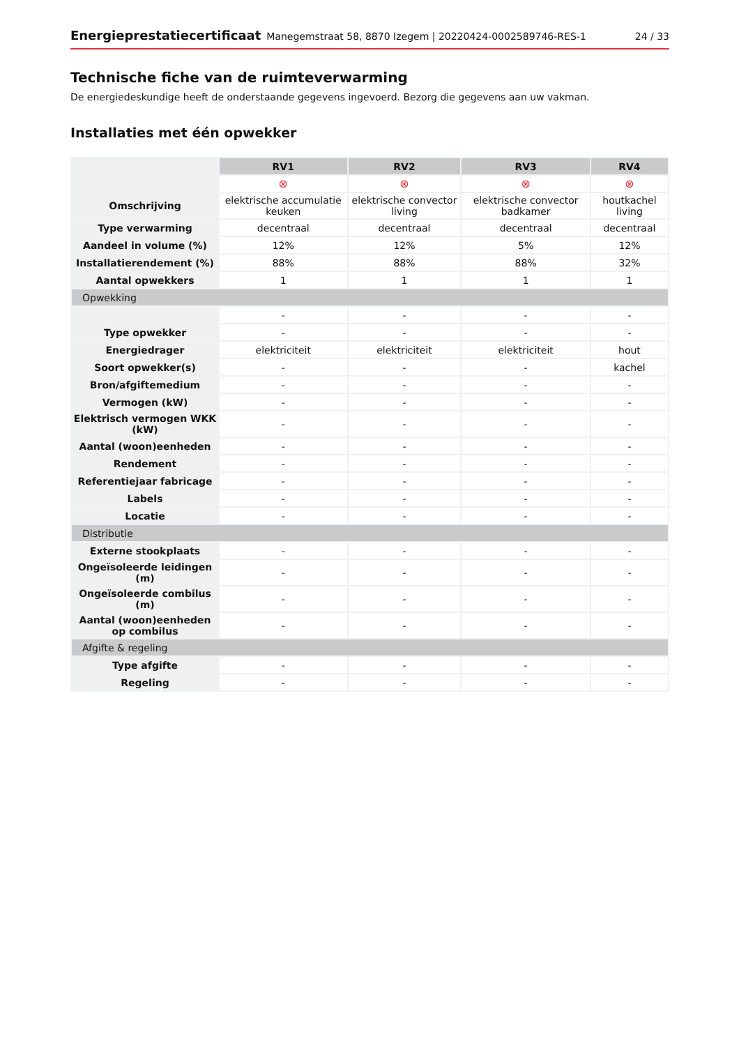Energieprestatiecertificaat Manegemstraat 58, 8870 Izegem | 20220424-0002589746-RES-1 24 / 33
Technische fiche van de ruimteverwarming
De energiedeskundige heeft de onderstaande gegevens ingevoerd. Bezorg die gegevens aan uw vakman.
Installaties met één opwekker
| | RV1 | RV2 | RV3 | RV4 |
| | ⊗ | ⊗ | ⊗ | ⊗ |
| Omschrijving | elektrische accumulatie keuken | elektrische convector living | elektrische convector badkamer | houtkachel living |
| Type verwarming | decentraal | decentraal | decentraal | decentraal |
| Aandeel in volume (%) | 12% | 12% | 5% | 12% |
| Installatierendement (%) | 88% | 88% | 88% | 32% |
| Aantal opwekkers | 1 | 1 | 1 | 1 |
| Opwekking | | | | |
| | - | - | - | - |
| Type opwekker | - | - | - | - |
| Energiedrager | elektriciteit | elektriciteit | elektriciteit | hout |
| Soort opwekker(s) | - | - | - | kachel |
| Bron/afgiftemedium | - | - | - | - |
| Vermogen (kW) | - | - | - | - |
| Elektrisch vermogen WKK (kW) | - | - | - | - |
| Aantal (woon)eenheden | - | - | - | - |
| Rendement | - | - | - | - |
| Referentiejaar fabricage | - | - | - | - |
| Labels | - | - | - | - |
| Locatie | - | - | - | - |
| Distributie | | | | |
| Externe stookplaats | - | - | - | - |
| Ongeïsoleerde leidingen (m) | - | - | - | - |
| Ongeïsoleerde combilus (m) | - | - | - | - |
| Aantal (woon)eenheden op combilus | - | - | - | - |
| Afgifte & regeling | | | | |
| Type afgifte | - | - | - | - |
| Regeling | - | - | - | - |